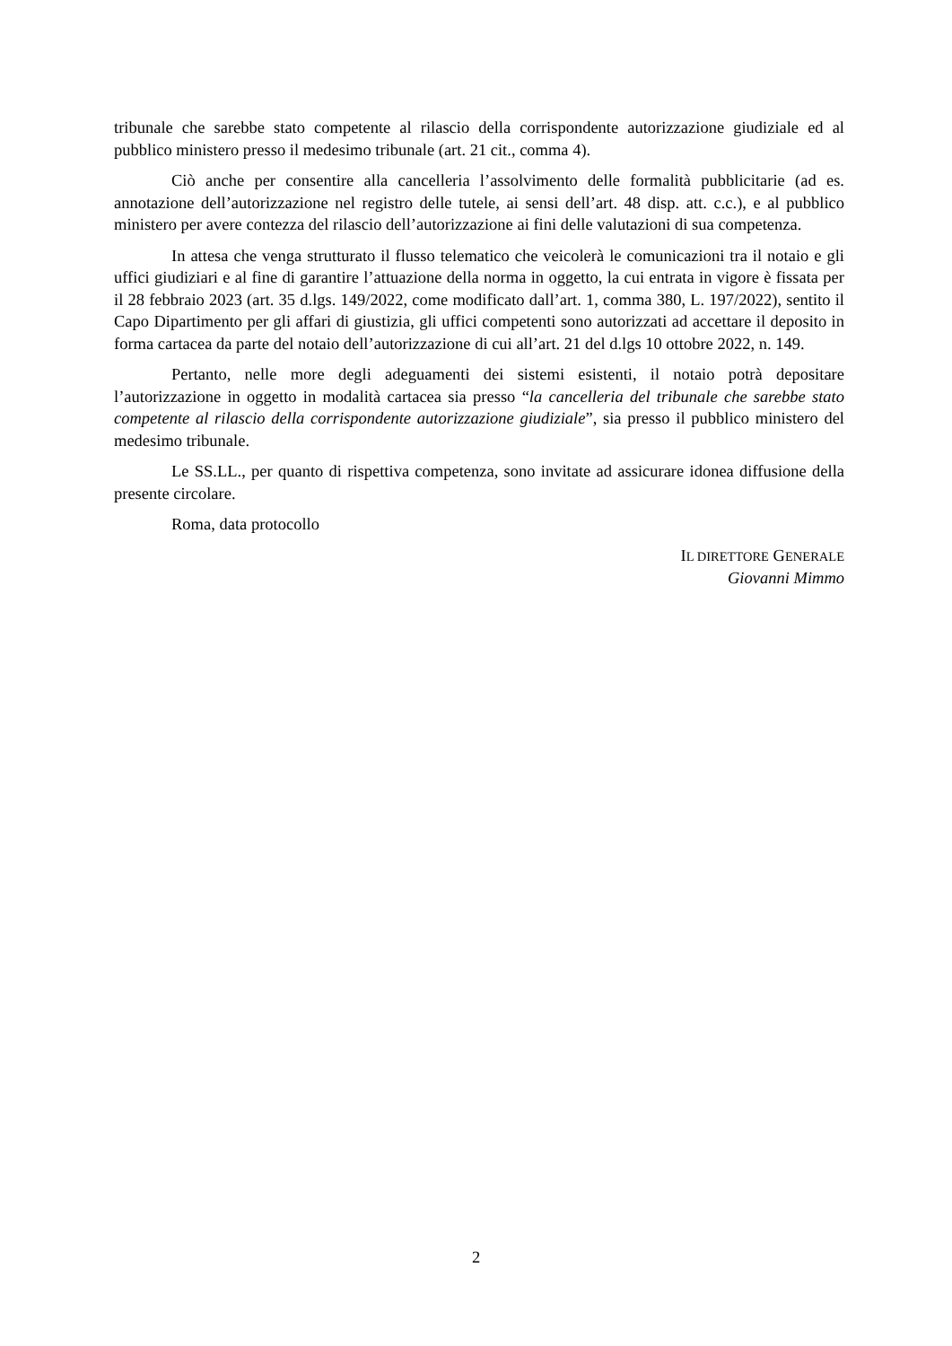tribunale che sarebbe stato competente al rilascio della corrispondente autorizzazione giudiziale ed al pubblico ministero presso il medesimo tribunale (art. 21 cit., comma 4).
Ciò anche per consentire alla cancelleria l’assolvimento delle formalità pubblicitarie (ad es. annotazione dell’autorizzazione nel registro delle tutele, ai sensi dell’art. 48 disp. att. c.c.), e al pubblico ministero per avere contezza del rilascio dell’autorizzazione ai fini delle valutazioni di sua competenza.
In attesa che venga strutturato il flusso telematico che veicolerà le comunicazioni tra il notaio e gli uffici giudiziari e al fine di garantire l’attuazione della norma in oggetto, la cui entrata in vigore è fissata per il 28 febbraio 2023 (art. 35 d.lgs. 149/2022, come modificato dall’art. 1, comma 380, L. 197/2022), sentito il Capo Dipartimento per gli affari di giustizia, gli uffici competenti sono autorizzati ad accettare il deposito in forma cartacea da parte del notaio dell’autorizzazione di cui all’art. 21 del d.lgs 10 ottobre 2022, n. 149.
Pertanto, nelle more degli adeguamenti dei sistemi esistenti, il notaio potrà depositare l’autorizzazione in oggetto in modalità cartacea sia presso “la cancelleria del tribunale che sarebbe stato competente al rilascio della corrispondente autorizzazione giudiziale”, sia presso il pubblico ministero del medesimo tribunale.
Le SS.LL., per quanto di rispettiva competenza, sono invitate ad assicurare idonea diffusione della presente circolare.
Roma, data protocollo
IL DIRETTORE GENERALE
Giovanni Mimmo
2